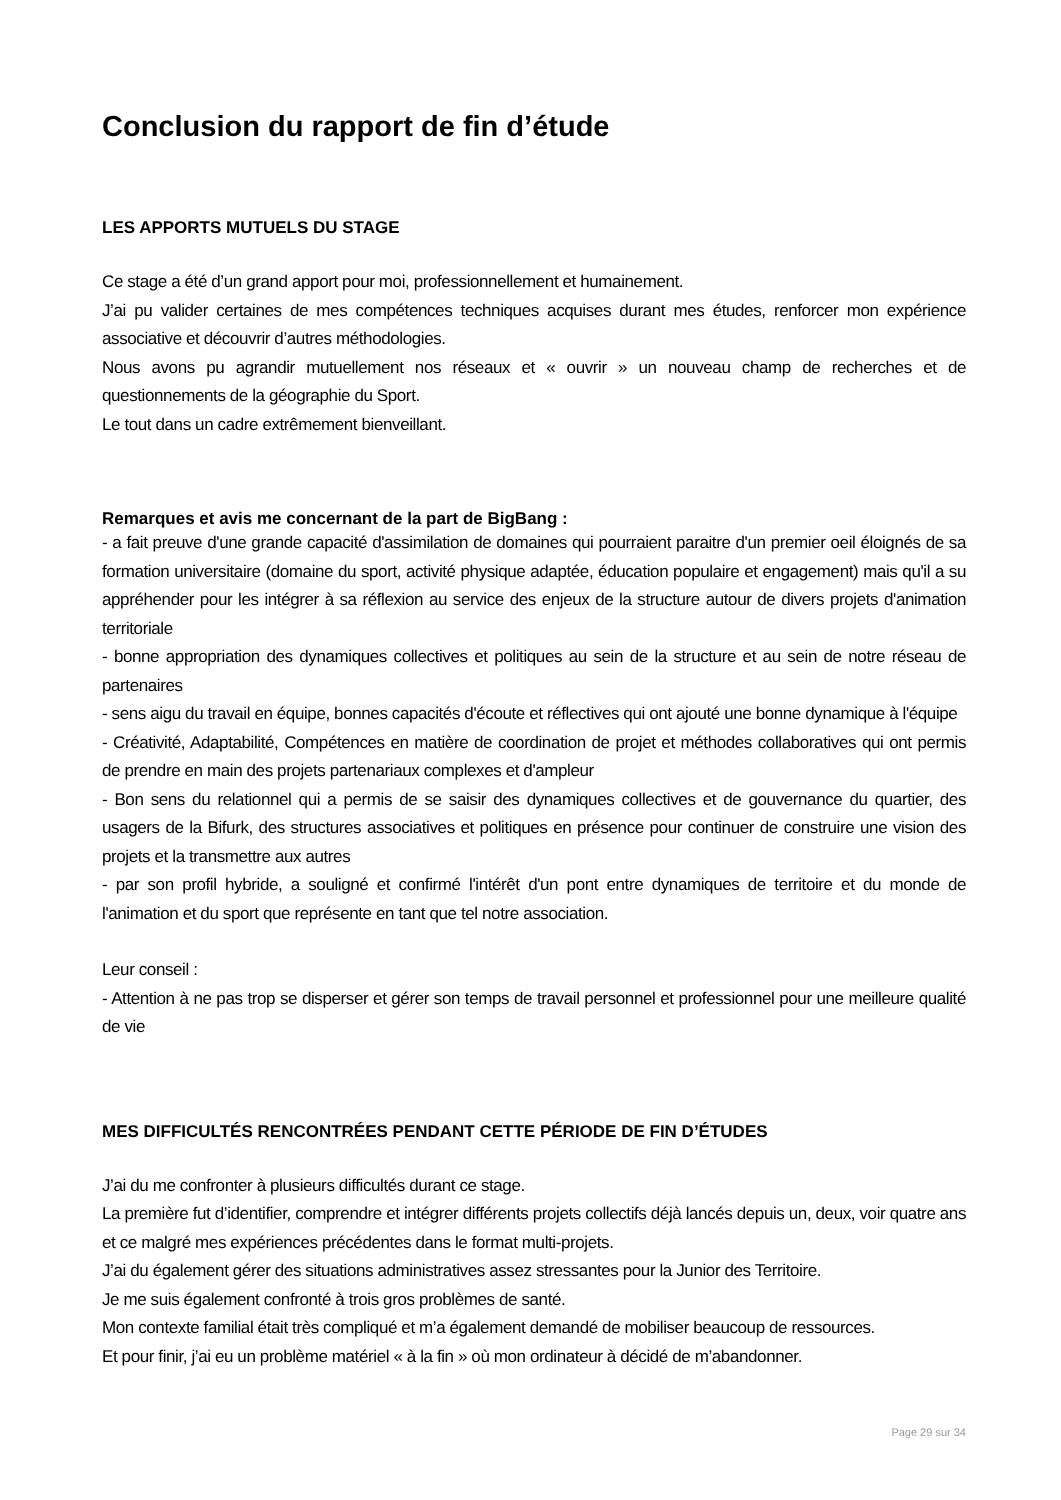Conclusion du rapport de fin d’étude
LES APPORTS MUTUELS DU STAGE
Ce stage a été d’un grand apport pour moi, professionnellement et humainement.
J’ai pu valider certaines de mes compétences techniques acquises durant mes études, renforcer mon expérience associative et découvrir d’autres méthodologies.
Nous avons pu agrandir mutuellement nos réseaux et « ouvrir » un nouveau champ de recherches et de questionnements de la géographie du Sport.
Le tout dans un cadre extrêmement bienveillant.
Remarques et avis me concernant de la part de BigBang :
- a fait preuve d'une grande capacité d'assimilation de domaines qui pourraient paraitre d'un premier oeil éloignés de sa formation universitaire (domaine du sport, activité physique adaptée, éducation populaire et engagement) mais qu'il a su appréhender pour les intégrer à sa réflexion au service des enjeux de la structure autour de divers projets d'animation territoriale
- bonne appropriation des dynamiques collectives et politiques au sein de la structure et au sein de notre réseau de partenaires
- sens aigu du travail en équipe, bonnes capacités d'écoute et réflectives qui ont ajouté une bonne dynamique à l'équipe
- Créativité, Adaptabilité, Compétences en matière de coordination de projet et méthodes collaboratives qui ont permis de prendre en main des projets partenariaux complexes et d'ampleur
- Bon sens du relationnel qui a permis de se saisir des dynamiques collectives et de gouvernance du quartier, des usagers de la Bifurk, des structures associatives et politiques en présence pour continuer de construire une vision des projets et la transmettre aux autres
- par son profil hybride, a souligné et confirmé l'intérêt d'un pont entre dynamiques de territoire et du monde de l'animation et du sport que représente en tant que tel notre association.
Leur conseil :
- Attention à ne pas trop se disperser et gérer son temps de travail personnel et professionnel pour une meilleure qualité de vie
MES DIFFICULTÉS RENCONTRÉES PENDANT CETTE PÉRIODE DE FIN D’ÉTUDES
J’ai du me confronter à plusieurs difficultés durant ce stage.
La première fut d’identifier, comprendre et intégrer différents projets collectifs déjà lancés depuis un, deux, voir quatre ans et ce malgré mes expériences précédentes dans le format multi-projets.
J’ai du également gérer des situations administratives assez stressantes pour la Junior des Territoire.
Je me suis également confronté à trois gros problèmes de santé.
Mon contexte familial était très compliqué et m’a également demandé de mobiliser beaucoup de ressources.
Et pour finir, j’ai eu un problème matériel « à la fin » où mon ordinateur à décidé de m’abandonner.
Page 29 sur 34